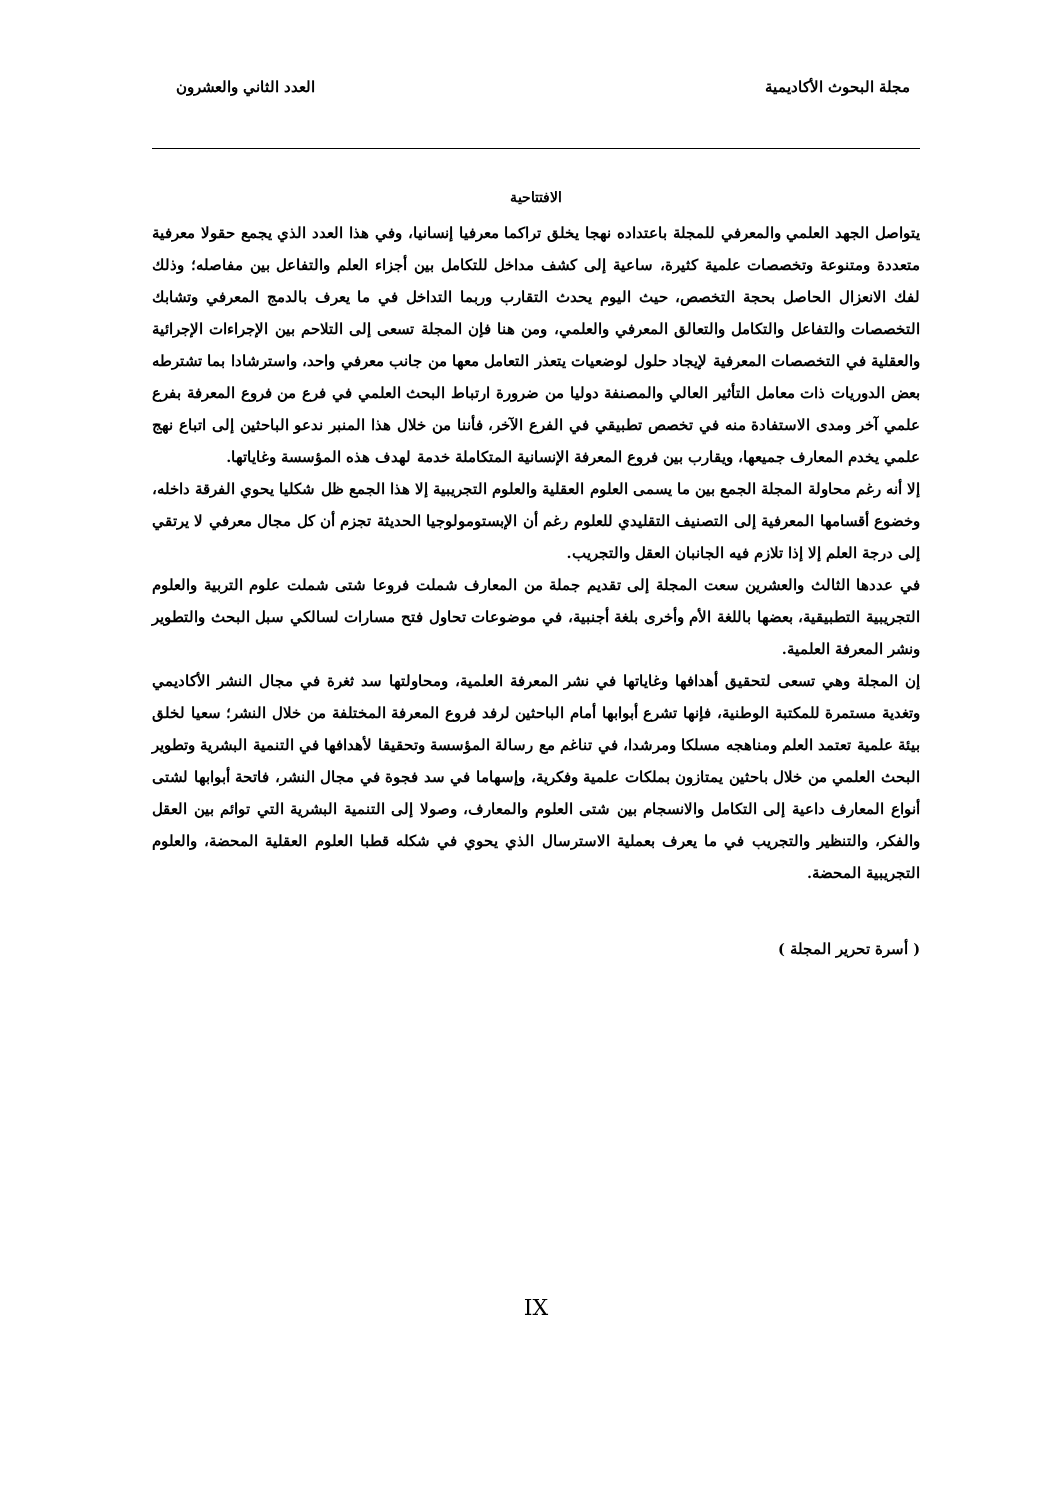مجلة البحوث الأكاديمية العدد الثاني والعشرون
الافتتاحية
يتواصل الجهد العلمي والمعرفي للمجلة باعتداده نهجا يخلق تراكما معرفيا إنسانيا، وفي هذا العدد الذي يجمع حقولا معرفية متعددة ومتنوعة وتخصصات علمية كثيرة، ساعية إلى كشف مداخل للتكامل بين أجزاء العلم والتفاعل بين مفاصله؛ وذلك لفك الانعزال الحاصل بحجة التخصص، حيث اليوم يحدث التقارب وربما التداخل في ما يعرف بالدمج المعرفي وتشابك التخصصات والتفاعل والتكامل والتعالق المعرفي والعلمي، ومن هنا فإن المجلة تسعى إلى التلاحم بين الإجراءات الإجرائية والعقلية في التخصصات المعرفية لإيجاد حلول لوضعيات يتعذر التعامل معها من جانب معرفي واحد، واسترشادا بما تشترطه بعض الدوريات ذات معامل التأثير العالي والمصنفة دوليا من ضرورة ارتباط البحث العلمي في فرع من فروع المعرفة بفرع علمي آخر ومدى الاستفادة منه في تخصص تطبيقي في الفرع الآخر، فأننا من خلال هذا المنبر ندعو الباحثين إلى اتباع نهج علمي يخدم المعارف جميعها، ويقارب بين فروع المعرفة الإنسانية المتكاملة خدمة لهدف هذه المؤسسة وغاياتها.
إلا أنه رغم محاولة المجلة الجمع بين ما يسمى العلوم العقلية والعلوم التجريبية إلا هذا الجمع ظل شكليا يحوي الفرقة داخله، وخضوع أقسامها المعرفية إلى التصنيف التقليدي للعلوم رغم أن الإبستومولوجيا الحديثة تجزم أن كل مجال معرفي لا يرتقي إلى درجة العلم إلا إذا تلازم فيه الجانبان العقل والتجريب.
في عددها الثالث والعشرين سعت المجلة إلى تقديم جملة من المعارف شملت فروعا شتى شملت علوم التربية والعلوم التجريبية التطبيقية، بعضها باللغة الأم وأخرى بلغة أجنبية، في موضوعات تحاول فتح مسارات لسالكي سبل البحث والتطوير ونشر المعرفة العلمية.
إن المجلة وهي تسعى لتحقيق أهدافها وغاياتها في نشر المعرفة العلمية، ومحاولتها سد ثغرة في مجال النشر الأكاديمي وتغدية مستمرة للمكتبة الوطنية، فإنها تشرع أبوابها أمام الباحثين لرفد فروع المعرفة المختلفة من خلال النشر؛ سعيا لخلق بيئة علمية تعتمد العلم ومناهجه مسلكا ومرشدا، في تناغم مع رسالة المؤسسة وتحقيقا لأهدافها في التنمية البشرية وتطوير البحث العلمي من خلال باحثين يمتازون بملكات علمية وفكرية، وإسهاما في سد فجوة في مجال النشر، فاتحة أبوابها لشتى أنواع المعارف داعية إلى التكامل والانسجام بين شتى العلوم والمعارف، وصولا إلى التنمية البشرية التي توائم بين العقل والفكر، والتنظير والتجريب في ما يعرف بعملية الاسترسال الذي يحوي في شكله قطبا العلوم العقلية المحضة، والعلوم التجريبية المحضة.
( أسرة تحرير المجلة )
IX